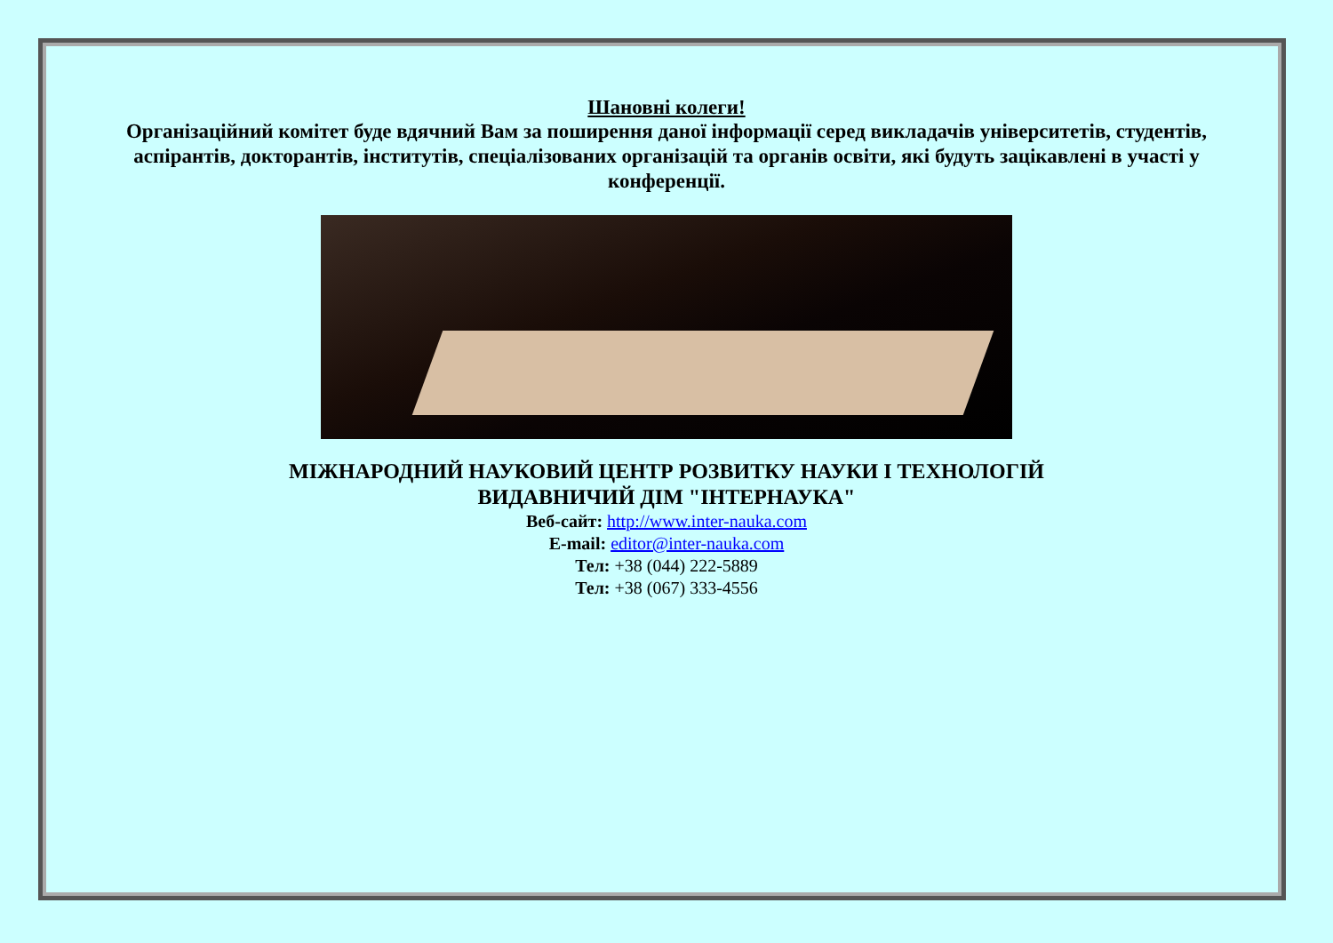Шановні колеги!
Організаційний комітет буде вдячний Вам за поширення даної інформації серед викладачів університетів, студентів, аспірантів, докторантів, інститутів, спеціалізованих організацій та органів освіти, які будуть зацікавлені в участі у конференції.
МІЖНАРОДНИЙ НАУКОВИЙ ЦЕНТР РОЗВИТКУ НАУКИ І ТЕХНОЛОГІЙ
ВИДАВНИЧИЙ ДІМ "ІНТЕРНАУКА"
Веб-сайт: http://www.inter-nauka.com
E-mail: editor@inter-nauka.com
Тел: +38 (044) 222-5889
Тел: +38 (067) 333-4556